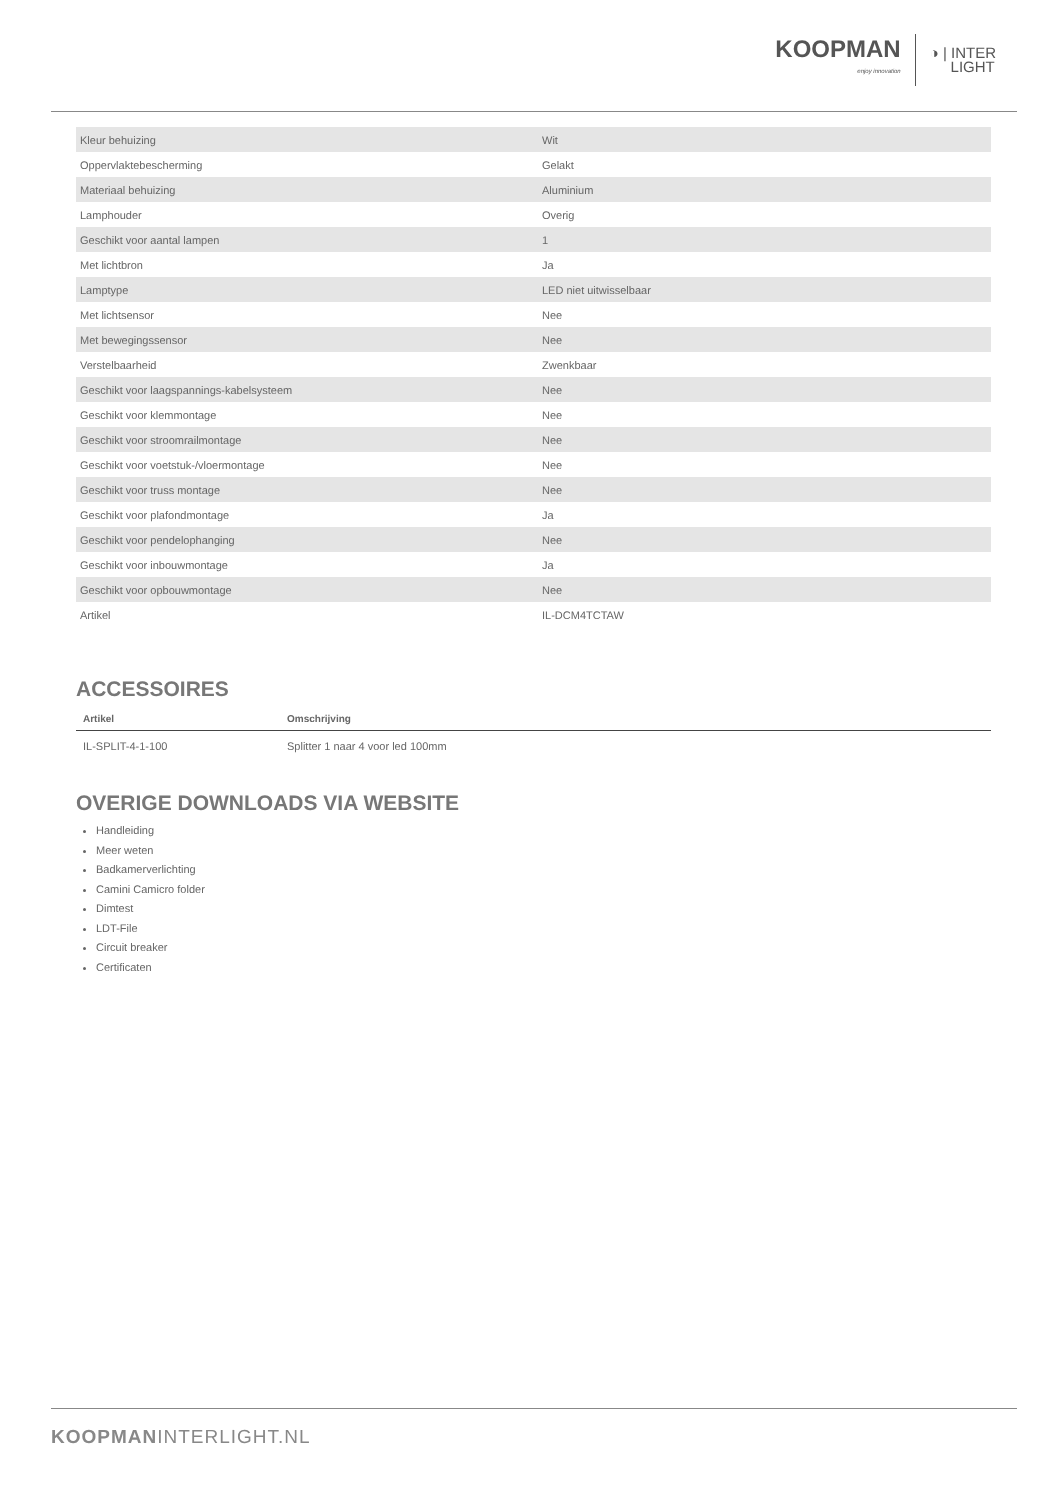KOOPMAN
enjoy innovation
◑ | INTER
LIGHT
| Kleur behuizing | Wit |
| Oppervlaktebescherming | Gelakt |
| Materiaal behuizing | Aluminium |
| Lamphouder | Overig |
| Geschikt voor aantal lampen | 1 |
| Met lichtbron | Ja |
| Lamptype | LED niet uitwisselbaar |
| Met lichtsensor | Nee |
| Met bewegingssensor | Nee |
| Verstelbaarheid | Zwenkbaar |
| Geschikt voor laagspannings-kabelsysteem | Nee |
| Geschikt voor klemmontage | Nee |
| Geschikt voor stroomrailmontage | Nee |
| Geschikt voor voetstuk-/vloermontage | Nee |
| Geschikt voor truss montage | Nee |
| Geschikt voor plafondmontage | Ja |
| Geschikt voor pendelophanging | Nee |
| Geschikt voor inbouwmontage | Ja |
| Geschikt voor opbouwmontage | Nee |
| Artikel | IL-DCM4TCTAW |
ACCESSOIRES
| Artikel | Omschrijving |
| --- | --- |
| IL-SPLIT-4-1-100 | Splitter 1 naar 4 voor led 100mm |
OVERIGE DOWNLOADS VIA WEBSITE
Handleiding
Meer weten
Badkamerverlichting
Camini Camicro folder
Dimtest
LDT-File
Circuit breaker
Certificaten
KOOPMANINTERLIGHT.NL